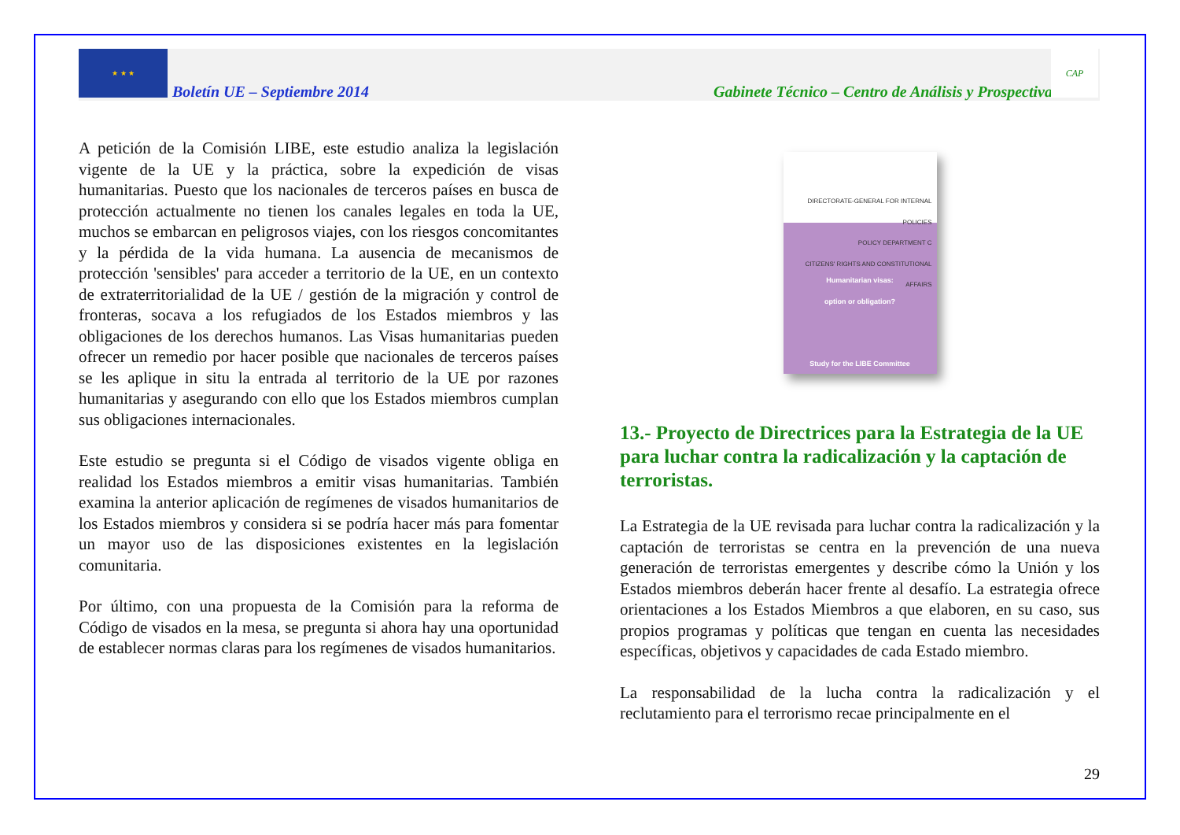★ ★ ★
Boletín UE – Septiembre 2014
Gabinete Técnico – Centro de Análisis y Prospectiva
CAP
A petición de la Comisión LIBE, este estudio analiza la legislación vigente de la UE y la práctica, sobre la expedición de visas humanitarias. Puesto que los nacionales de terceros países en busca de protección actualmente no tienen los canales legales en toda la UE, muchos se embarcan en peligrosos viajes, con los riesgos concomitantes y la pérdida de la vida humana. La ausencia de mecanismos de protección 'sensibles' para acceder a territorio de la UE, en un contexto de extraterritorialidad de la UE / gestión de la migración y control de fronteras, socava a los refugiados de los Estados miembros y las obligaciones de los derechos humanos. Las Visas humanitarias pueden ofrecer un remedio por hacer posible que nacionales de terceros países se les aplique in situ la entrada al territorio de la UE por razones humanitarias y asegurando con ello que los Estados miembros cumplan sus obligaciones internacionales.
Este estudio se pregunta si el Código de visados vigente obliga en realidad los Estados miembros a emitir visas humanitarias. También examina la anterior aplicación de regímenes de visados humanitarios de los Estados miembros y considera si se podría hacer más para fomentar un mayor uso de las disposiciones existentes en la legislación comunitaria.
Por último, con una propuesta de la Comisión para la reforma de Código de visados en la mesa, se pregunta si ahora hay una oportunidad de establecer normas claras para los regímenes de visados humanitarios.
DIRECTORATE-GENERAL FOR INTERNAL POLICIES
POLICY DEPARTMENT C
CITIZENS' RIGHTS AND CONSTITUTIONAL AFFAIRS
Humanitarian visas:
option or obligation?
Study for the LIBE Committee
13.- Proyecto de Directrices para la Estrategia de la UE para luchar contra la radicalización y la captación de terroristas.
La Estrategia de la UE revisada para luchar contra la radicalización y la captación de terroristas se centra en la prevención de una nueva generación de terroristas emergentes y describe cómo la Unión y los Estados miembros deberán hacer frente al desafío. La estrategia ofrece orientaciones a los Estados Miembros a que elaboren, en su caso, sus propios programas y políticas que tengan en cuenta las necesidades específicas, objetivos y capacidades de cada Estado miembro.
La responsabilidad de la lucha contra la radicalización y el reclutamiento para el terrorismo recae principalmente en el
29